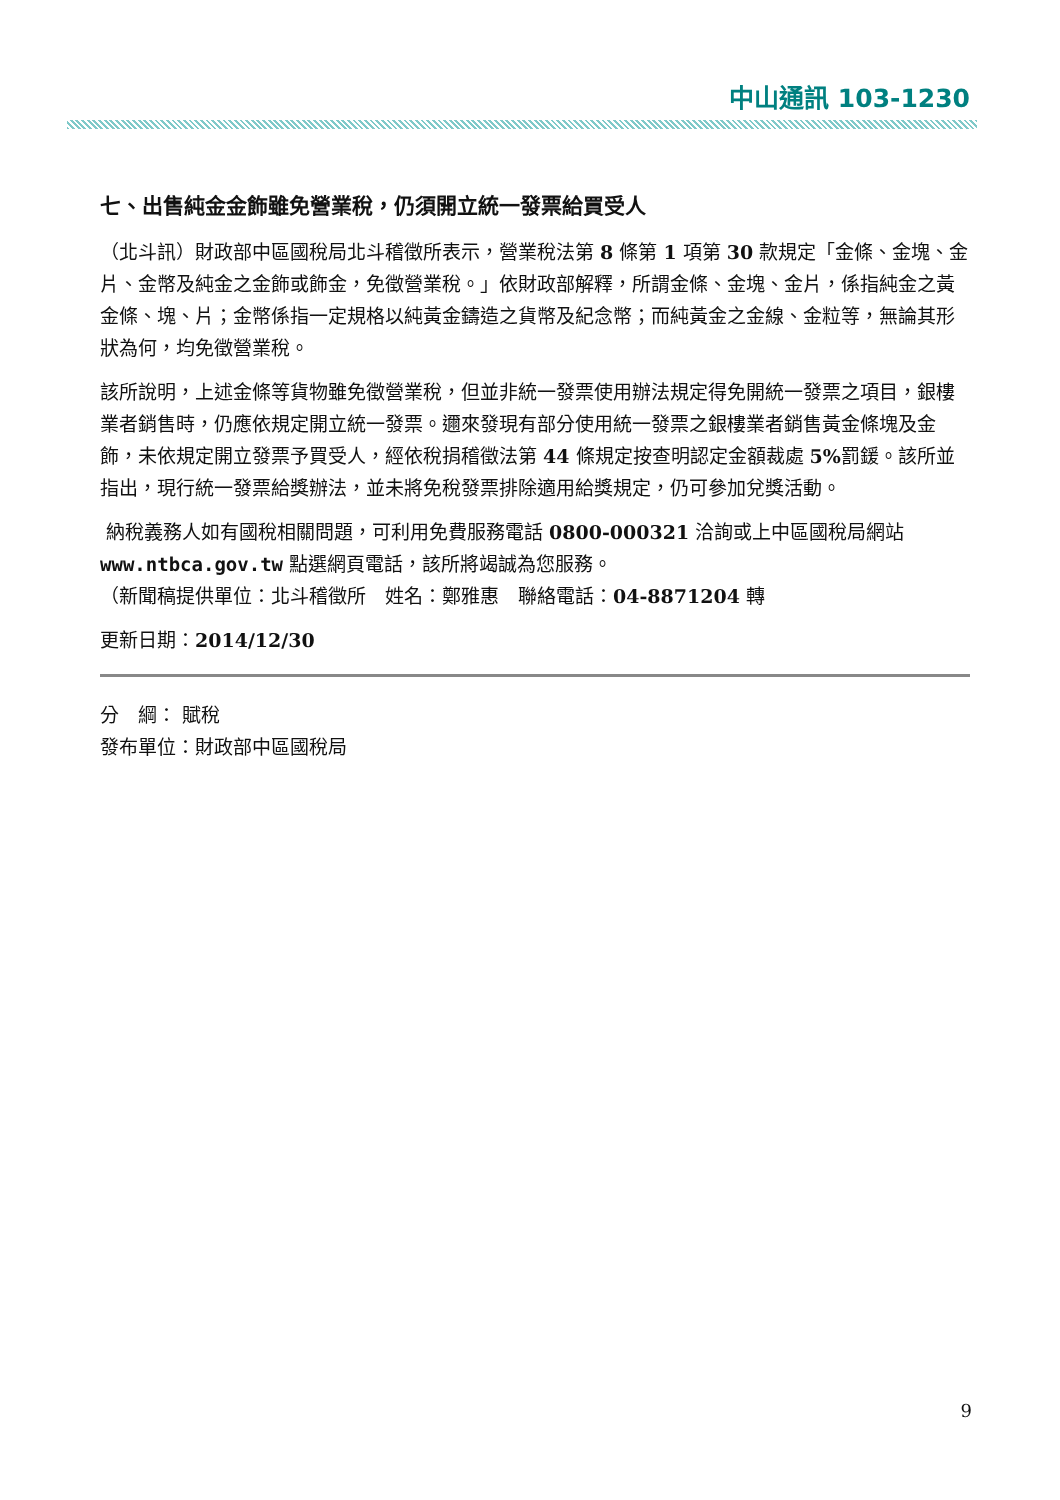中山通訊 103-1230
七、出售純金金飾雖免營業稅，仍須開立統一發票給買受人
（北斗訊）財政部中區國稅局北斗稽徵所表示，營業稅法第 8 條第 1 項第 30 款規定「金條、金塊、金片、金幣及純金之金飾或飾金，免徵營業稅。」依財政部解釋，所謂金條、金塊、金片，係指純金之黃金條、塊、片；金幣係指一定規格以純黃金鑄造之貨幣及紀念幣；而純黃金之金線、金粒等，無論其形狀為何，均免徵營業稅。
該所說明，上述金條等貨物雖免徵營業稅，但並非統一發票使用辦法規定得免開統一發票之項目，銀樓業者銷售時，仍應依規定開立統一發票。邇來發現有部分使用統一發票之銀樓業者銷售黃金條塊及金飾，未依規定開立發票予買受人，經依稅捐稽徵法第 44 條規定按查明認定金額裁處 5% 罰鍰。該所並指出，現行統一發票給獎辦法，並未將免稅發票排除適用給獎規定，仍可參加兌獎活動。
納稅義務人如有國稅相關問題，可利用免費服務電話 0800-000321 洽詢或上中區國稅局網站 www.ntbca.gov.tw 點選網頁電話，該所將竭誠為您服務。
（新聞稿提供單位：北斗稽徵所　姓名：鄭雅惠　聯絡電話：04-8871204 轉
更新日期：2014/12/30
分　綱： 賦稅
發布單位：財政部中區國稅局
9